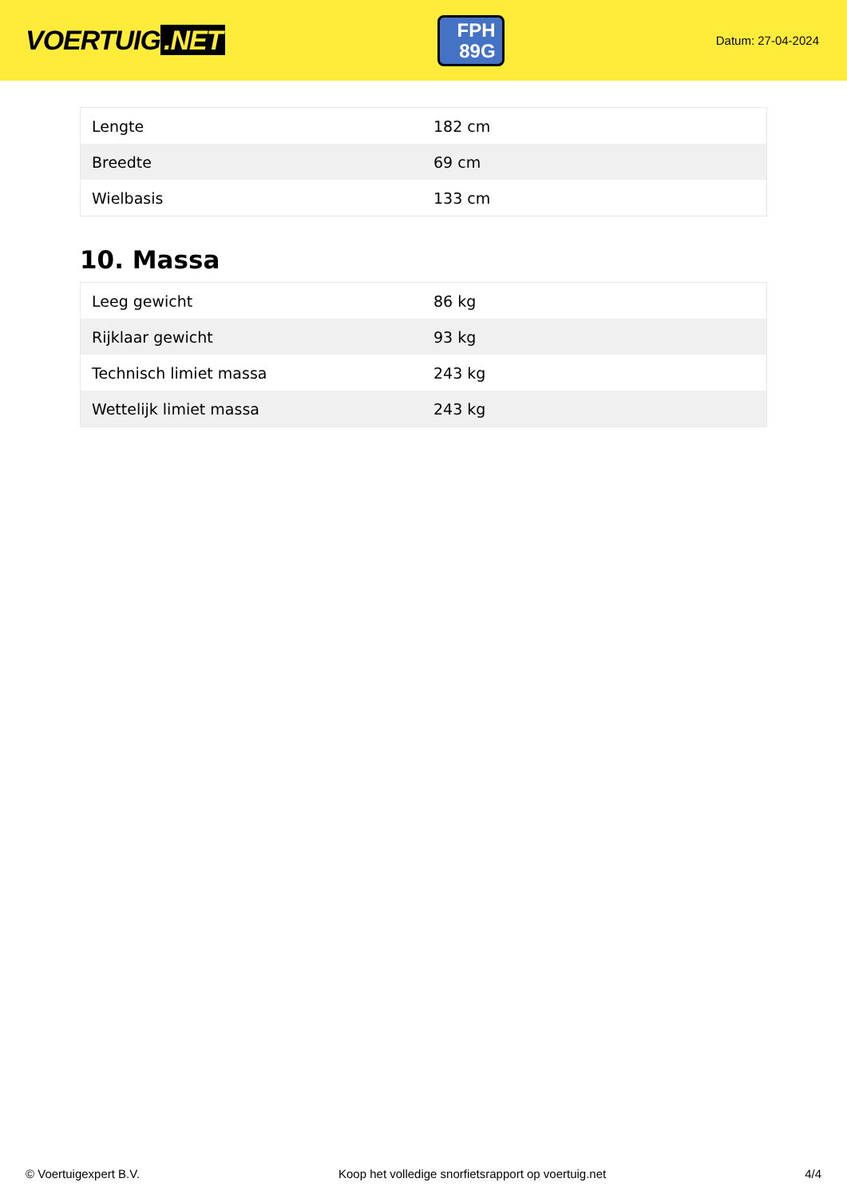VOERTUIG.NET
FPH
89G
Datum: 27-04-2024
| Lengte | 182 cm |
| Breedte | 69 cm |
| Wielbasis | 133 cm |
10. Massa
| Leeg gewicht | 86 kg |
| Rijklaar gewicht | 93 kg |
| Technisch limiet massa | 243 kg |
| Wettelijk limiet massa | 243 kg |
© Voertuigexpert B.V. Koop het volledige snorfietsrapport op voertuig.net 4/4